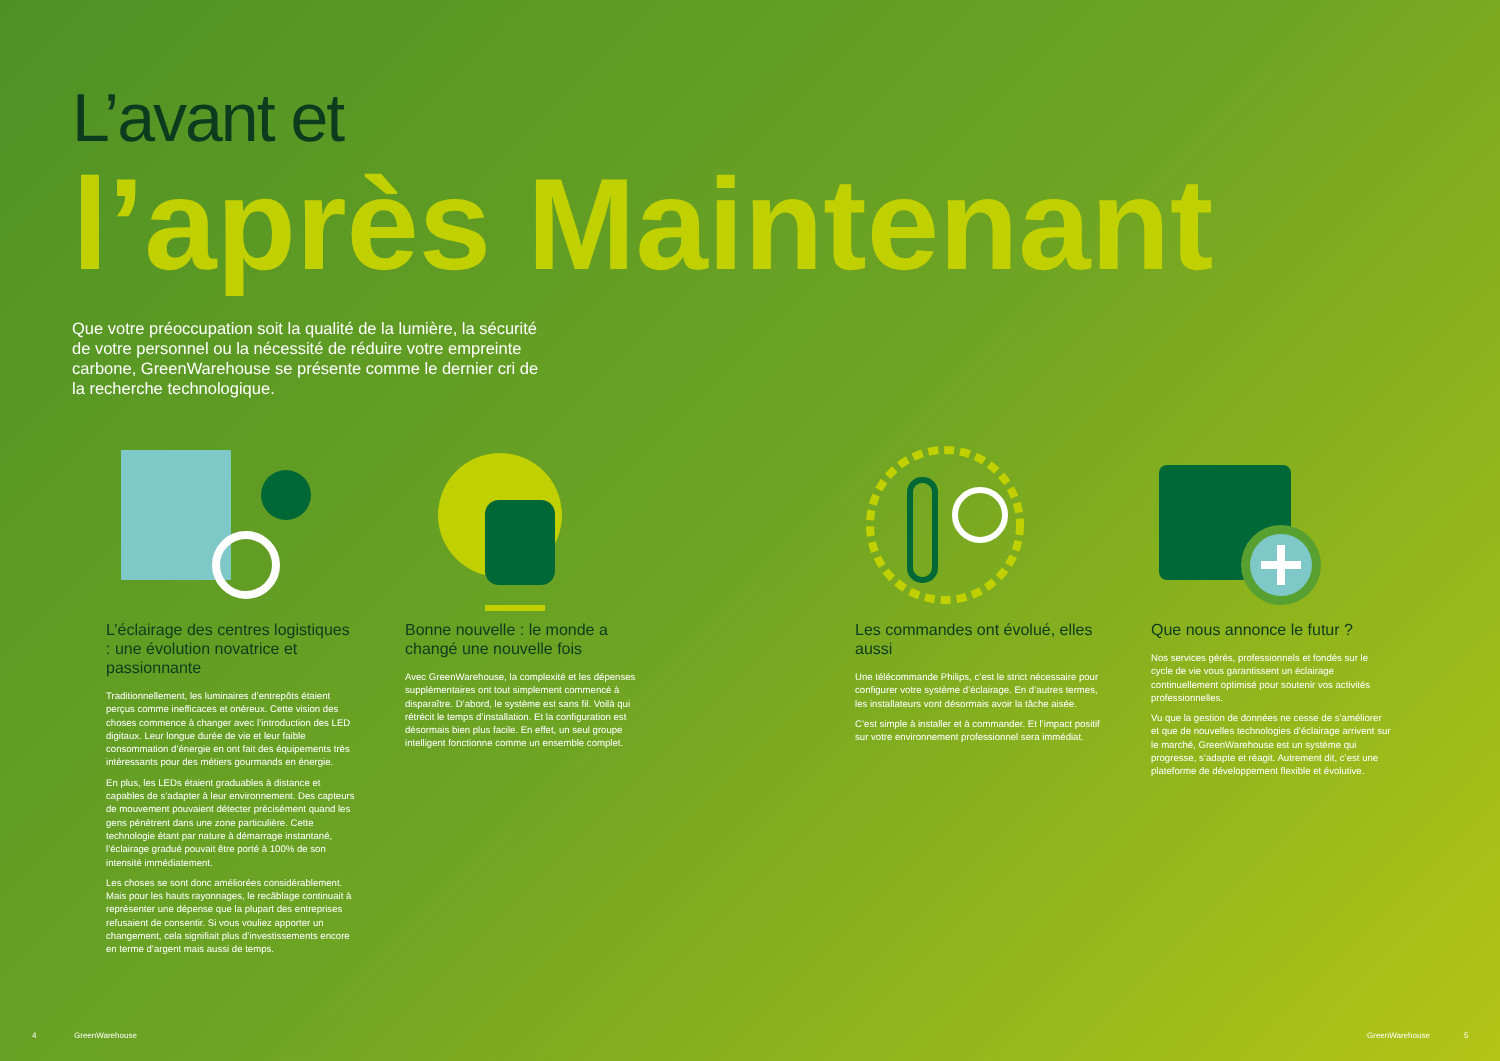L’avant et
l’après Maintenant
Que votre préoccupation soit la qualité de la lumière, la sécurité de votre personnel ou la nécessité de réduire votre empreinte carbone, GreenWarehouse se présente comme le dernier cri de la recherche technologique.
L’éclairage des centres logistiques : une évolution novatrice et passionnante
Traditionnellement, les luminaires d’entrepôts étaient perçus comme inefficaces et onéreux. Cette vision des choses commence à changer avec l’introduction des LED digitaux. Leur longue durée de vie et leur faible consommation d’énergie en ont fait des équipements très intéressants pour des métiers gourmands en énergie.
En plus, les LEDs étaient graduables à distance et capables de s’adapter à leur environnement. Des capteurs de mouvement pouvaient détecter précisément quand les gens pénètrent dans une zone particulière. Cette technologie étant par nature à démarrage instantané, l’éclairage gradué pouvait être porté à 100% de son intensité immédiatement.
Les choses se sont donc améliorées considérablement. Mais pour les hauts rayonnages, le recâblage continuait à représenter une dépense que la plupart des entreprises refusaient de consentir. Si vous vouliez apporter un changement, cela signifiait plus d’investissements encore en terme d’argent mais aussi de temps.
Bonne nouvelle : le monde a changé une nouvelle fois
Avec GreenWarehouse, la complexité et les dépenses supplémentaires ont tout simplement commencé à disparaître. D’abord, le système est sans fil. Voilà qui rétrécit le temps d’installation. Et la configuration est désormais bien plus facile. En effet, un seul groupe intelligent fonctionne comme un ensemble complet.
Les commandes ont évolué, elles aussi
Une télécommande Philips, c’est le strict nécessaire pour configurer votre système d’éclairage. En d’autres termes, les installateurs vont désormais avoir la tâche aisée.
C’est simple à installer et à commander. Et l’impact positif sur votre environnement professionnel sera immédiat.
Que nous annonce le futur ?
Nos services gérés, professionnels et fondés sur le cycle de vie vous garantissent un éclairage continuellement optimisé pour soutenir vos activités professionnelles.
Vu que la gestion de données ne cesse de s’améliorer et que de nouvelles technologies d’éclairage arrivent sur le marché, GreenWarehouse est un système qui progresse, s’adapte et réagit. Autrement dit, c’est une plateforme de développement flexible et évolutive.
4 GreenWarehouse GreenWarehouse 5